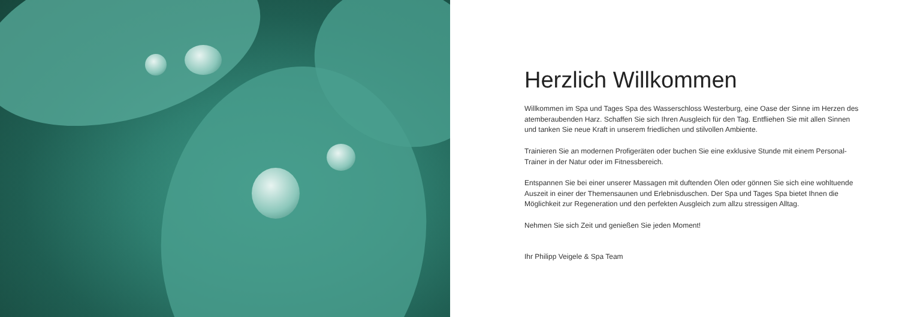Herzlich Willkommen
Willkommen im Spa und Tages Spa des Wasserschloss Westerburg, eine Oase der Sinne im Herzen des atemberaubenden Harz. Schaffen Sie sich Ihren Ausgleich für den Tag. Entfliehen Sie mit allen Sinnen und tanken Sie neue Kraft in unserem friedlichen und stilvollen Ambiente.
Trainieren Sie an modernen Profigeräten oder buchen Sie eine exklusive Stunde mit einem Personal-Trainer in der Natur oder im Fitnessbereich.
Entspannen Sie bei einer unserer Massagen mit duftenden Ölen oder gönnen Sie sich eine wohltuende Auszeit in einer der Themensaunen und Erlebnisduschen. Der Spa und Tages Spa bietet Ihnen die Möglichkeit zur Regeneration und den perfekten Ausgleich zum allzu stressigen Alltag.
Nehmen Sie sich Zeit und genießen Sie jeden Moment!
Ihr Philipp Veigele & Spa Team